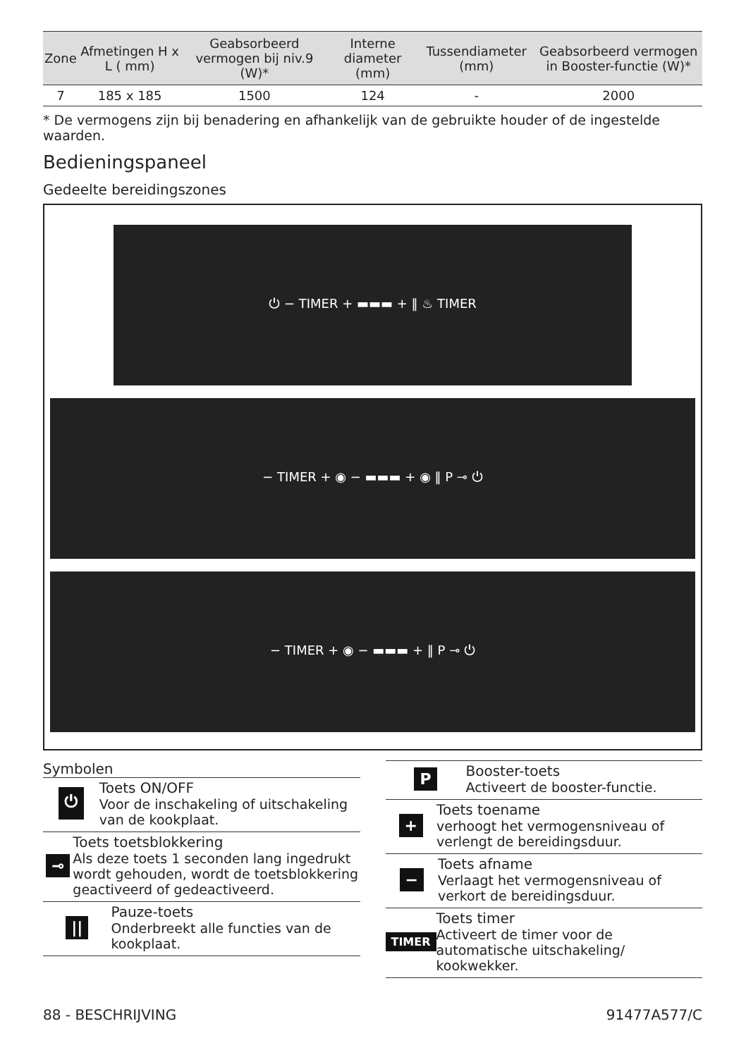| Zone | Afmetingen H x L ( mm) | Geabsorbeerd vermogen bij niv.9 (W)* | Interne diameter (mm) | Tussendiameter (mm) | Geabsorbeerd vermogen in Booster-functie (W)* |
| --- | --- | --- | --- | --- | --- |
| 7 | 185 x 185 | 1500 | 124 | - | 2000 |
* De vermogens zijn bij benadering en afhankelijk van de gebruikte houder of de ingestelde waarden.
Bedieningspaneel
Gedeelte bereidingszones
⏻ − TIMER + ▬▬▬ + ‖ ♨ TIMER
− TIMER + ◉ − ▬▬▬ + ◉ ‖ P ⊸ ⏻
− TIMER + ◉ − ▬▬▬ + ‖ P ⊸ ⏻
Symbolen
⏻
Toets ON/OFF
Voor de inschakeling of uitschakeling van de kookplaat.
⊸
Toets toetsblokkering
Als deze toets 1 seconden lang ingedrukt wordt gehouden, wordt de toetsblokkering geactiveerd of gedeactiveerd.
||
Pauze-toets
Onderbreekt alle functies van de kookplaat.
P
Booster-toets
Activeert de booster-functie.
+
Toets toename
verhoogt het vermogensniveau of verlengt de bereidingsduur.
−
Toets afname
Verlaagt het vermogensniveau of verkort de bereidingsduur.
TIMER
Toets timer
Activeert de timer voor de automatische uitschakeling/ kookwekker.
88 - BESCHRIJVING 91477A577/C